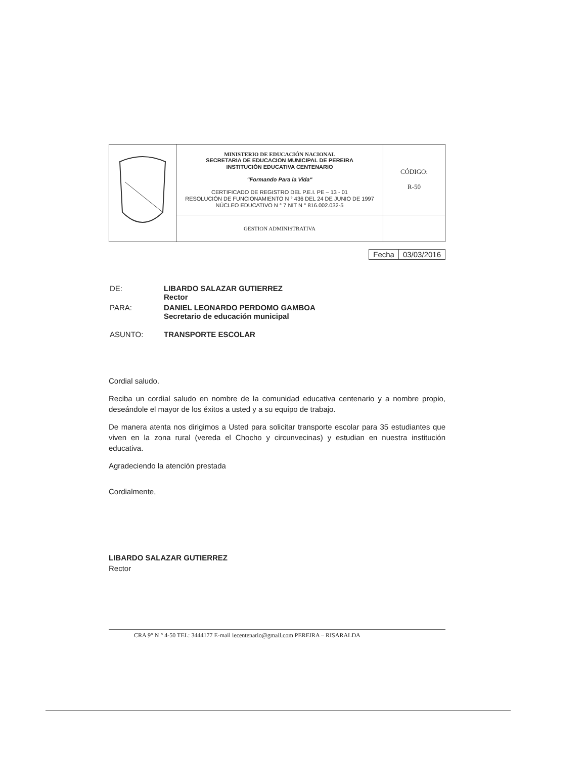| | MINISTERIO DE EDUCACIÓN NACIONAL SECRETARIA DE EDUCACION MUNICIPAL DE PEREIRA INSTITUCIÓN EDUCATIVA CENTENARIO "Formando Para la Vida" CERTIFICADO DE REGISTRO DEL P.E.I. PE – 13 - 01 RESOLUCIÓN DE FUNCIONAMIENTO N ° 436 DEL 24 DE JUNIO DE 1997 NÚCLEO EDUCATIVO N ° 7 NIT N ° 816.002.032-5 | CÓDIGO: R-50 |
| | GESTION ADMINISTRATIVA | |
| Fecha | 03/03/2016 |
| DE: | LIBARDO SALAZAR GUTIERREZ Rector |
| PARA: | DANIEL LEONARDO PERDOMO GAMBOA Secretario de educación municipal |
| ASUNTO: | TRANSPORTE ESCOLAR |
Cordial saludo.
Reciba un cordial saludo en nombre de la comunidad educativa centenario y a nombre propio, deseándole el mayor de los éxitos a usted y a su equipo de trabajo.
De manera atenta nos dirigimos a Usted para solicitar transporte escolar para 35 estudiantes que viven en la zona rural (vereda el Chocho y circunvecinas) y estudian en nuestra institución educativa.
Agradeciendo la atención prestada
Cordialmente,
LIBARDO SALAZAR GUTIERREZ
Rector
CRA 9° N ° 4-50 TEL: 3444177 E-mail iecentenario@gmail.com PEREIRA – RISARALDA